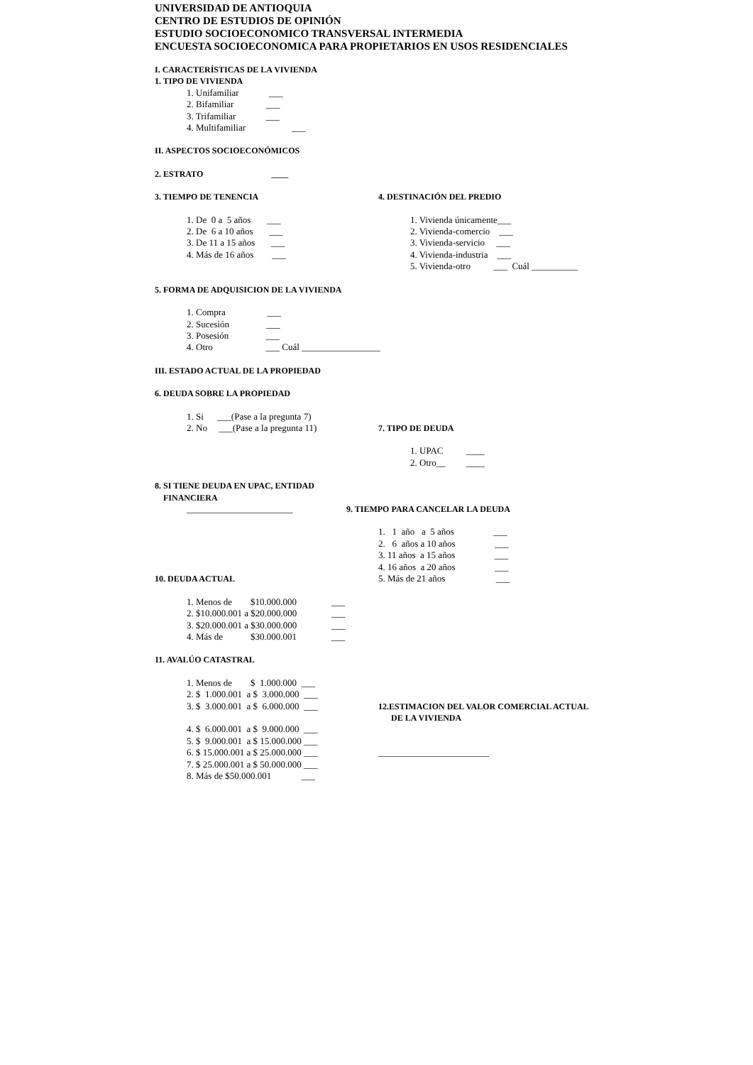UNIVERSIDAD DE ANTIOQUIA
CENTRO DE ESTUDIOS DE OPINIÓN
ESTUDIO SOCIOECONOMICO TRANSVERSAL INTERMEDIA
ENCUESTA SOCIOECONOMICA PARA PROPIETARIOS EN USOS RESIDENCIALES
I. CARACTERÍSTICAS DE LA VIVIENDA
1. TIPO DE VIVIENDA
1. Unifamiliar             ___
2. Bifamiliar              ___
3. Trifamiliar             ___
4. Multifamiliar                    ___
II. ASPECTOS SOCIOECONÓMICOS
2. ESTRATO ____
3. TIEMPO DE TENENCIA
1. De  0 a  5 años       ___
2. De  6 a 10 años       ___
3. De 11 a 15 años       ___
4. Más de 16 años        ___
4. DESTINACIÓN DEL PREDIO
1. Vivienda únicamente___
2. Vivienda-comercio    ___
3. Vivienda-servicio     ___
4. Vivienda-industria    ___
5. Vivienda-otro          ___  Cuál __________
5. FORMA DE ADQUISICION DE LA VIVIENDA
1. Compra                  ___
2. Sucesión                ___
3. Posesión                ___
4. Otro                       ___ Cuál _________________
III. ESTADO ACTUAL DE LA PROPIEDAD
6. DEUDA SOBRE LA PROPIEDAD
1. Si      ___(Pase a la pregunta 7)
2. No     ___(Pase a la pregunta 11)
7. TIPO DE DEUDA
1. UPAC          ____
2. Otro__         ____
8. SI TIENE DEUDA EN UPAC, ENTIDAD
FINANCIERA
_______________________
9. TIEMPO PARA CANCELAR LA DEUDA
1.   1  año   a  5 años                 ___
2.   6  años a 10 años                 ___
3. 11 años  a 15 años                 ___
4. 16 años  a 20 años                 ___
5. Más de 21 años                      ___
10. DEUDA ACTUAL
1. Menos de        $10.000.000               ___
2. $10.000.001 a $20.000.000               ___
3. $20.000.001 a $30.000.000               ___
4. Más de            $30.000.001               ___
11. AVALÚO CATASTRAL
1. Menos de        $  1.000.000  ___
2. $  1.000.001  a $  3.000.000  ___
3. $  3.000.001  a $  6.000.000  ___

4. $  6.000.001  a $  9.000.000  ___
5. $  9.000.001  a $ 15.000.000 ___
6. $ 15.000.001 a $ 25.000.000 ___
7. $ 25.000.001 a $ 50.000.000 ___
8. Más de $50.000.001             ___
12.ESTIMACION DEL VALOR COMERCIAL ACTUAL
DE LA VIVIENDA
________________________